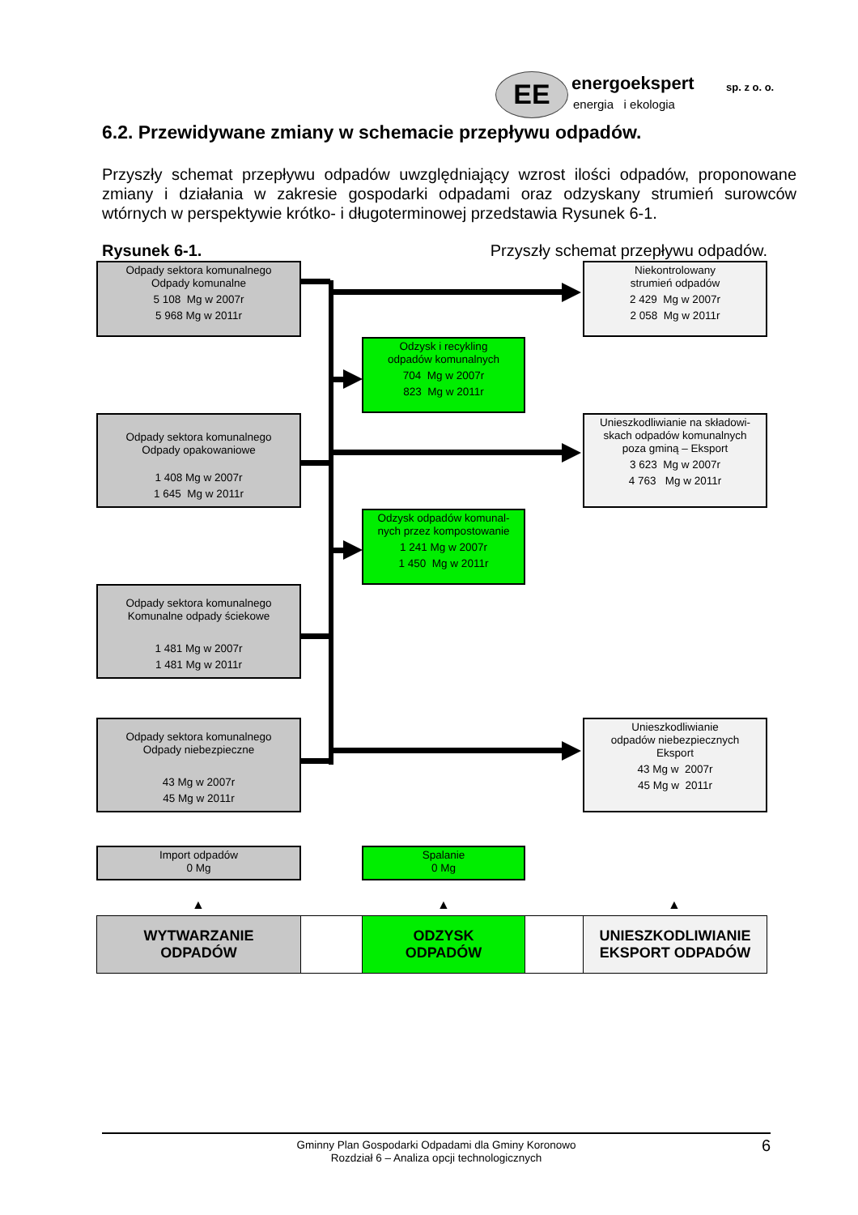EE energoekspert
energia i ekologia
sp. z o. o.
6.2. Przewidywane zmiany w schemacie przepływu odpadów.
Przyszły schemat przepływu odpadów uwzględniający wzrost ilości odpadów, proponowane zmiany i działania w zakresie gospodarki odpadami oraz odzyskany strumień surowców wtórnych w perspektywie krótko- i długoterminowej przedstawia Rysunek 6-1.
Rysunek 6-1. Przyszły schemat przepływu odpadów.
Odpady sektora komunalnego
Odpady komunalne
5 108 Mg w 2007r
5 968 Mg w 2011r
Odpady sektora komunalnego
Odpady opakowaniowe
1 408 Mg w 2007r
1 645 Mg w 2011r
Odpady sektora komunalnego
Komunalne odpady ściekowe
1 481 Mg w 2007r
1 481 Mg w 2011r
Odpady sektora komunalnego
Odpady niebezpieczne
43 Mg w 2007r
45 Mg w 2011r
Import odpadów
0 Mg
Odzysk i recykling
odpadów komunalnych
704 Mg w 2007r
823 Mg w 2011r
Odzysk odpadów komunal-
nych przez kompostowanie
1 241 Mg w 2007r
1 450 Mg w 2011r
Spalanie
0 Mg
Niekontrolowany
strumień odpadów
2 429 Mg w 2007r
2 058 Mg w 2011r
Unieszkodliwianie na składowi-
skach odpadów komunalnych
poza gminą – Eksport
3 623 Mg w 2007r
4 763 Mg w 2011r
Unieszkodliwianie
odpadów niebezpiecznych
Eksport
43 Mg w 2007r
45 Mg w 2011r
▲ ▲ ▲
WYTWARZANIE
ODPADÓW
ODZYSK
ODPADÓW
UNIESZKODLIWIANIE
EKSPORT ODPADÓW
Gminny Plan Gospodarki Odpadami dla Gminy Koronowo
Rozdział 6 – Analiza opcji technologicznych
6